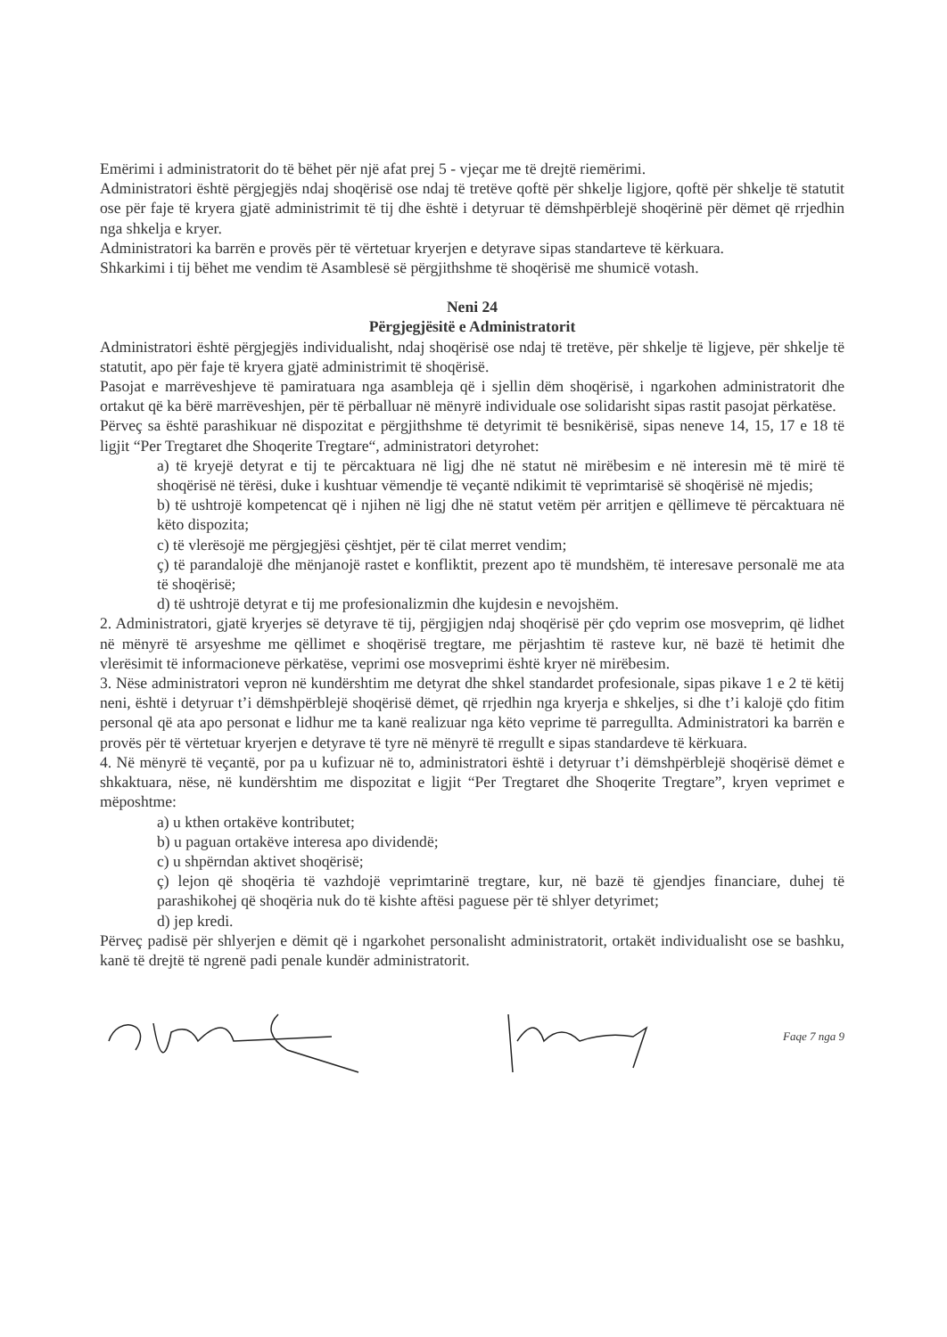Emërimi i administratorit do të bëhet për një afat prej 5 - vjeçar me të drejtë riemërimi.
Administratori është përgjegjës ndaj shoqërisë ose ndaj të tretëve qoftë për shkelje ligjore, qoftë për shkelje të statutit ose për faje të kryera gjatë administrimit të tij dhe është i detyruar të dëmshpërblejë shoqërinë për dëmet që rrjedhin nga shkelja e kryer.
Administratori ka barrën e provës për të vërtetuar kryerjen e detyrave sipas standarteve të kërkuara.
Shkarkimi i tij bëhet me vendim të Asamblesë së përgjithshme të shoqërisë me shumicë votash.
Neni 24
Përgjegjësitë e Administratorit
Administratori është përgjegjës individualisht, ndaj shoqërisë ose ndaj të tretëve, për shkelje të ligjeve, për shkelje të statutit, apo për faje të kryera gjatë administrimit të shoqërisë.
Pasojat e marrëveshjeve të pamiratuara nga asambleja që i sjellin dëm shoqërisë, i ngarkohen administratorit dhe ortakut që ka bërë marrëveshjen, për të përballuar në mënyrë individuale ose solidarisht sipas rastit pasojat përkatëse.
Përveç sa është parashikuar në dispozitat e përgjithshme të detyrimit të besnikërisë, sipas neneve 14, 15, 17 e 18 të ligjit “Per Tregtaret dhe Shoqerite Tregtare“, administratori detyrohet:
a) të kryejë detyrat e tij te përcaktuara në ligj dhe në statut në mirëbesim e në interesin më të mirë të shoqërisë në tërësi, duke i kushtuar vëmendje të veçantë ndikimit të veprimtarisë së shoqërisë në mjedis;
b) të ushtrojë kompetencat që i njihen në ligj dhe në statut vetëm për arritjen e qëllimeve të përcaktuara në këto dispozita;
c) të vlerësojë me përgjegjësi çështjet, për të cilat merret vendim;
ç) të parandalojë dhe mënjanojë rastet e konfliktit, prezent apo të mundshëm, të interesave personalë me ata të shoqërisë;
d) të ushtrojë detyrat e tij me profesionalizmin dhe kujdesin e nevojshëm.
2. Administratori, gjatë kryerjes së detyrave të tij, përgjigjen ndaj shoqërisë për çdo veprim ose mosveprim, që lidhet në mënyrë të arsyeshme me qëllimet e shoqërisë tregtare, me përjashtim të rasteve kur, në bazë të hetimit dhe vlerësimit të informacioneve përkatëse, veprimi ose mosveprimi është kryer në mirëbesim.
3. Nëse administratori vepron në kundërshtim me detyrat dhe shkel standardet profesionale, sipas pikave 1 e 2 të këtij neni, është i detyruar t’i dëmshpërblejë shoqërisë dëmet, që rrjedhin nga kryerja e shkeljes, si dhe t’i kalojë çdo fitim personal që ata apo personat e lidhur me ta kanë realizuar nga këto veprime të parregullta. Administratori ka barrën e provës për të vërtetuar kryerjen e detyrave të tyre në mënyrë të rregullt e sipas standardeve të kërkuara.
4. Në mënyrë të veçantë, por pa u kufizuar në to, administratori është i detyruar t’i dëmshpërblejë shoqërisë dëmet e shkaktuara, nëse, në kundërshtim me dispozitat e ligjit “Per Tregtaret dhe Shoqerite Tregtare”, kryen veprimet e mëposhtme:
a) u kthen ortakëve kontributet;
b) u paguan ortakëve interesa apo dividendë;
c) u shpërndan aktivet shoqërisë;
ç) lejon që shoqëria të vazhdojë veprimtarinë tregtare, kur, në bazë të gjendjes financiare, duhej të parashikohej që shoqëria nuk do të kishte aftësi paguese për të shlyer detyrimet;
d) jep kredi.
Përveç padisë për shlyerjen e dëmit që i ngarkohet personalisht administratorit, ortakët individualisht ose se bashku, kanë të drejtë të ngrenë padi penale kundër administratorit.
Faqe 7 nga 9